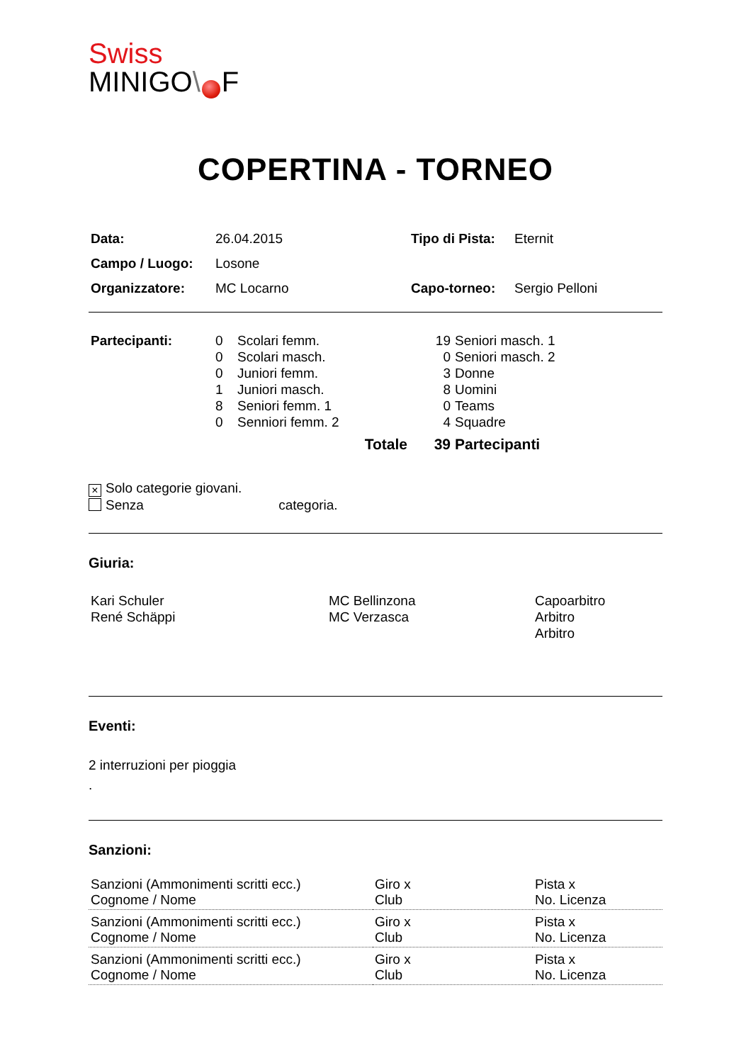Swiss
MINIGO\ F
COPERTINA - TORNEO
| Data: | 26.04.2015 | Tipo di Pista: | Eternit |
| Campo / Luogo: | Losone | | |
| Organizzatore: | MC Locarno | Capo-torneo: | Sergio Pelloni |
| Partecipanti: | 0 | Scolari femm. | 19 | Seniori masch. 1 |
| | 0 | Scolari masch. | 0 | Seniori masch. 2 |
| | 0 | Juniori femm. | 3 | Donne |
| | 1 | Juniori masch. | 8 | Uomini |
| | 8 | Seniori femm. 1 | 0 | Teams |
| | 0 | Senniori femm. 2 | 4 | Squadre |
| | | Totale | 39 | Partecipanti |
× Solo categorie giovani.
Senza categoria.
Giuria:
| Kari Schuler René Schäppi | MC Bellinzona MC Verzasca | Capoarbitro Arbitro Arbitro |
Eventi:
2 interruzioni per pioggia
.
Sanzioni:
| Sanzioni (Ammonimenti scritti ecc.) Cognome / Nome | Giro x Club | Pista x No. Licenza |
| Sanzioni (Ammonimenti scritti ecc.) Cognome / Nome | Giro x Club | Pista x No. Licenza |
| Sanzioni (Ammonimenti scritti ecc.) Cognome / Nome | Giro x Club | Pista x No. Licenza |